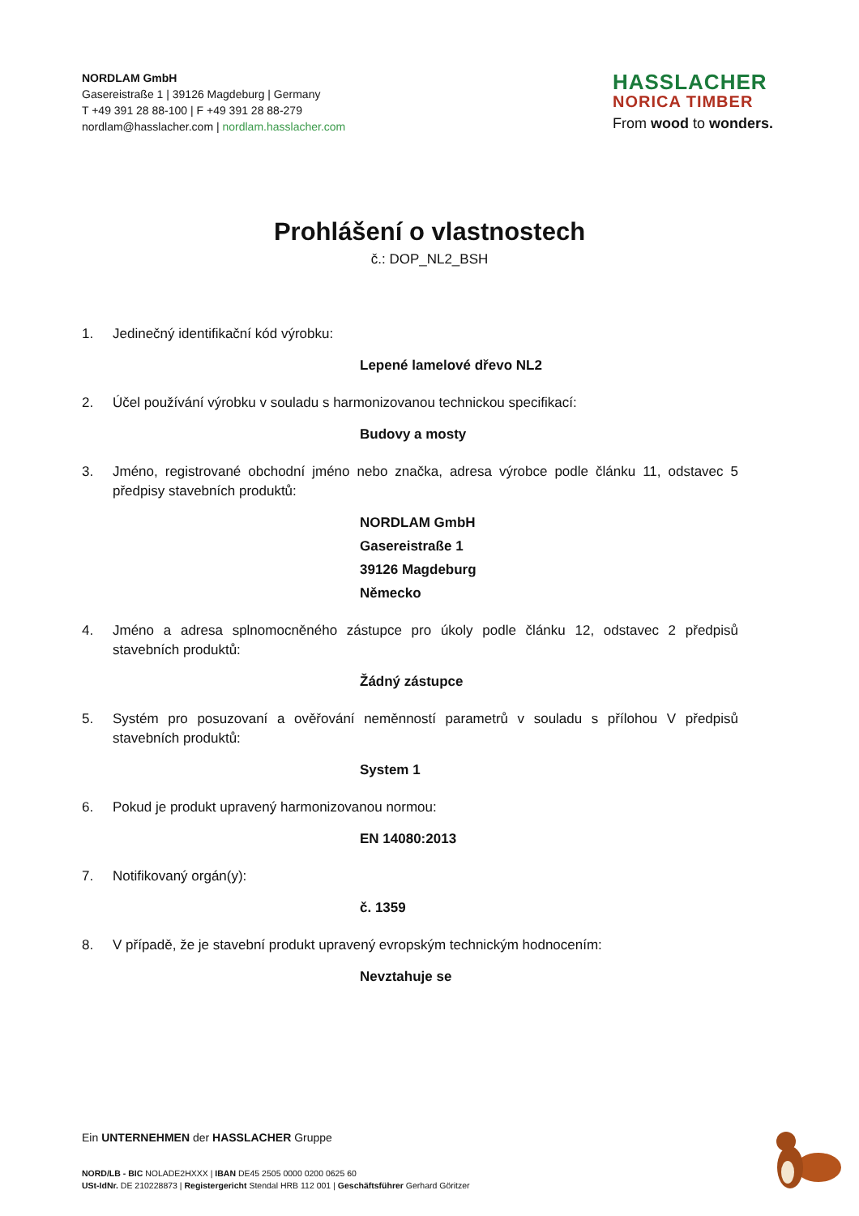NORDLAM GmbH
Gasereistraße 1 | 39126 Magdeburg | Germany
T +49 391 28 88-100 | F +49 391 28 88-279
nordlam@hasslacher.com | nordlam.hasslacher.com
HASSLACHER
NORICA TIMBER
From wood to wonders.
Prohlášení o vlastnostech
č.: DOP_NL2_BSH
1. Jedinečný identifikační kód výrobku:
Lepené lamelové dřevo NL2
2. Účel používání výrobku v souladu s harmonizovanou technickou specifikací:
Budovy a mosty
3. Jméno, registrované obchodní jméno nebo značka, adresa výrobce podle článku 11, odstavec 5 předpisy stavebních produktů:
NORDLAM GmbH
Gasereistraße 1
39126 Magdeburg
Německo
4. Jméno a adresa splnomocněného zástupce pro úkoly podle článku 12, odstavec 2 předpisů stavebních produktů:
Žádný zástupce
5. Systém pro posuzovaní a ověřování neměnností parametrů v souladu s přílohou V předpisů stavebních produktů:
System 1
6. Pokud je produkt upravený harmonizovanou normou:
EN 14080:2013
7. Notifikovaný orgán(y):
č. 1359
8. V případě, že je stavební produkt upravený evropským technickým hodnocením:
Nevztahuje se
Ein UNTERNEHMEN der HASSLACHER Gruppe
NORD/LB - BIC NOLADE2HXXX | IBAN DE45 2505 0000 0200 0625 60
USt-IdNr. DE 210228873 | Registergericht Stendal HRB 112 001 | Geschäftsführer Gerhard Göritzer